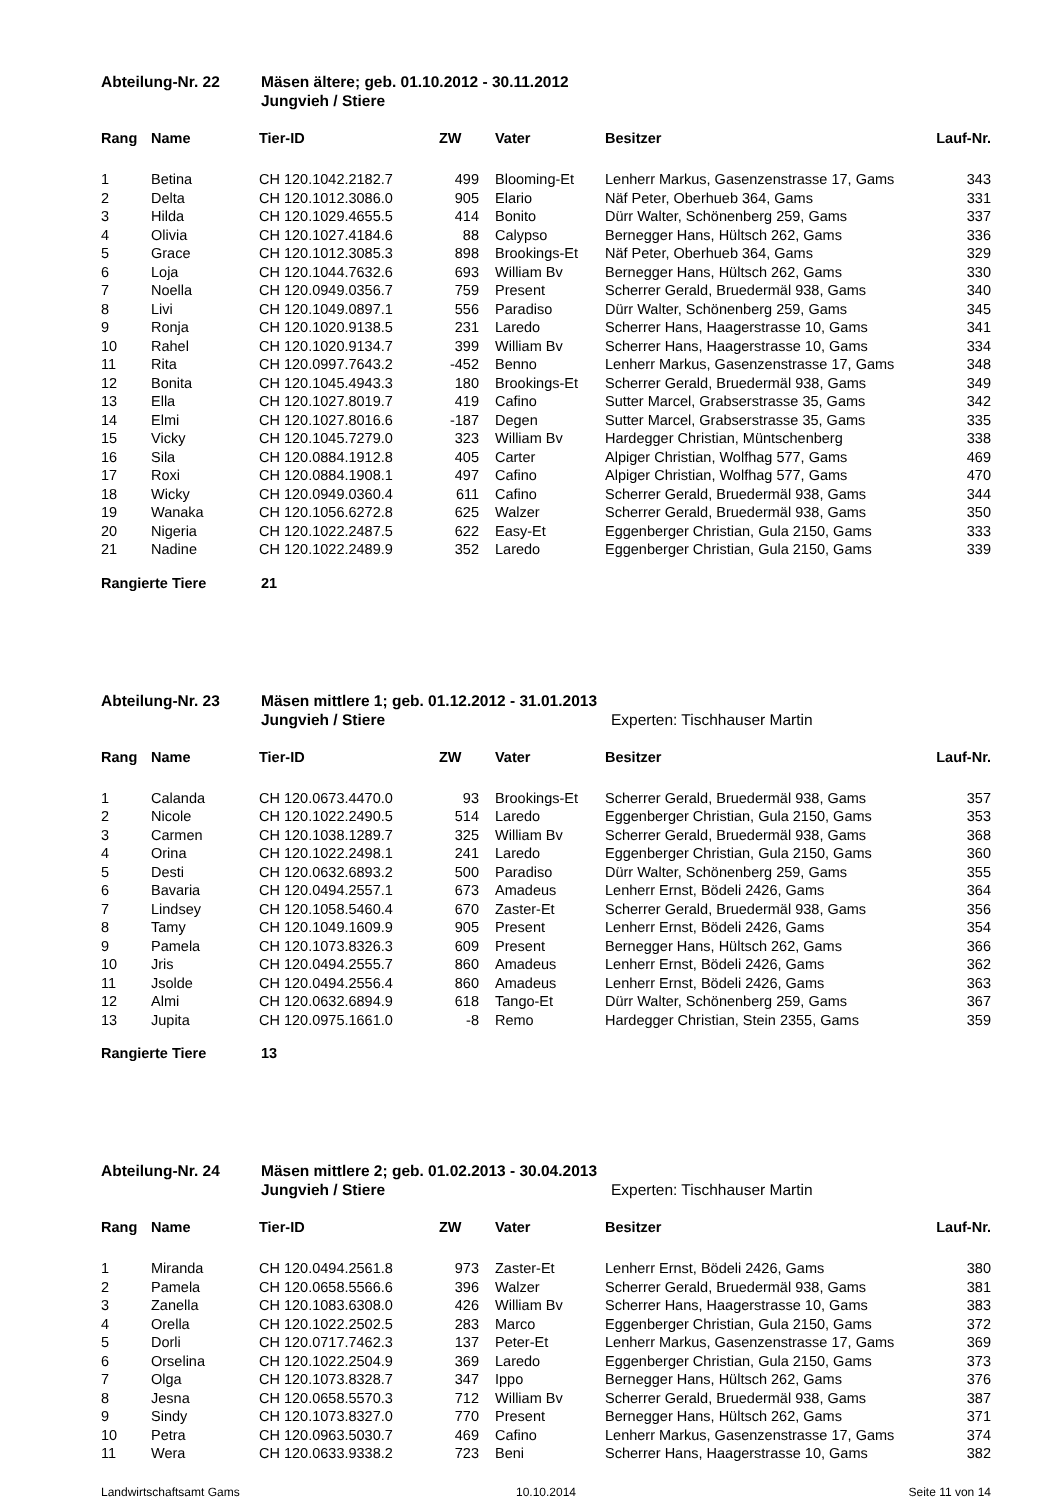Abteilung-Nr. 22
Mäsen ältere; geb. 01.10.2012 - 30.11.2012
Jungvieh / Stiere
| Rang | Name | Tier-ID | ZW | | Vater | Besitzer | Lauf-Nr. |
| --- | --- | --- | --- | --- | --- | --- | --- |
| 1 | Betina | CH 120.1042.2182.7 | 499 | | Blooming-Et | Lenherr Markus, Gasenzenstrasse 17, Gams | 343 |
| 2 | Delta | CH 120.1012.3086.0 | 905 | | Elario | Näf Peter, Oberhueb 364, Gams | 331 |
| 3 | Hilda | CH 120.1029.4655.5 | 414 | | Bonito | Dürr Walter, Schönenberg 259, Gams | 337 |
| 4 | Olivia | CH 120.1027.4184.6 | 88 | | Calypso | Bernegger Hans, Hültsch 262, Gams | 336 |
| 5 | Grace | CH 120.1012.3085.3 | 898 | | Brookings-Et | Näf Peter, Oberhueb 364, Gams | 329 |
| 6 | Loja | CH 120.1044.7632.6 | 693 | | William Bv | Bernegger Hans, Hültsch 262, Gams | 330 |
| 7 | Noella | CH 120.0949.0356.7 | 759 | | Present | Scherrer Gerald, Bruedermäl 938, Gams | 340 |
| 8 | Livi | CH 120.1049.0897.1 | 556 | | Paradiso | Dürr Walter, Schönenberg 259, Gams | 345 |
| 9 | Ronja | CH 120.1020.9138.5 | 231 | | Laredo | Scherrer Hans, Haagerstrasse 10, Gams | 341 |
| 10 | Rahel | CH 120.1020.9134.7 | 399 | | William Bv | Scherrer Hans, Haagerstrasse 10, Gams | 334 |
| 11 | Rita | CH 120.0997.7643.2 | -452 | | Benno | Lenherr Markus, Gasenzenstrasse 17, Gams | 348 |
| 12 | Bonita | CH 120.1045.4943.3 | 180 | | Brookings-Et | Scherrer Gerald, Bruedermäl 938, Gams | 349 |
| 13 | Ella | CH 120.1027.8019.7 | 419 | | Cafino | Sutter Marcel, Grabserstrasse 35, Gams | 342 |
| 14 | Elmi | CH 120.1027.8016.6 | -187 | | Degen | Sutter Marcel, Grabserstrasse 35, Gams | 335 |
| 15 | Vicky | CH 120.1045.7279.0 | 323 | | William Bv | Hardegger Christian, Müntschenberg | 338 |
| 16 | Sila | CH 120.0884.1912.8 | 405 | | Carter | Alpiger Christian, Wolfhag 577, Gams | 469 |
| 17 | Roxi | CH 120.0884.1908.1 | 497 | | Cafino | Alpiger Christian, Wolfhag 577, Gams | 470 |
| 18 | Wicky | CH 120.0949.0360.4 | 611 | | Cafino | Scherrer Gerald, Bruedermäl 938, Gams | 344 |
| 19 | Wanaka | CH 120.1056.6272.8 | 625 | | Walzer | Scherrer Gerald, Bruedermäl 938, Gams | 350 |
| 20 | Nigeria | CH 120.1022.2487.5 | 622 | | Easy-Et | Eggenberger Christian, Gula 2150, Gams | 333 |
| 21 | Nadine | CH 120.1022.2489.9 | 352 | | Laredo | Eggenberger Christian, Gula 2150, Gams | 339 |
Rangierte Tiere
21
Abteilung-Nr. 23
Mäsen mittlere 1; geb. 01.12.2012 - 31.01.2013
Jungvieh / Stiere
Experten: Tischhauser Martin
| Rang | Name | Tier-ID | ZW | | Vater | Besitzer | Lauf-Nr. |
| --- | --- | --- | --- | --- | --- | --- | --- |
| 1 | Calanda | CH 120.0673.4470.0 | 93 | | Brookings-Et | Scherrer Gerald, Bruedermäl 938, Gams | 357 |
| 2 | Nicole | CH 120.1022.2490.5 | 514 | | Laredo | Eggenberger Christian, Gula 2150, Gams | 353 |
| 3 | Carmen | CH 120.1038.1289.7 | 325 | | William Bv | Scherrer Gerald, Bruedermäl 938, Gams | 368 |
| 4 | Orina | CH 120.1022.2498.1 | 241 | | Laredo | Eggenberger Christian, Gula 2150, Gams | 360 |
| 5 | Desti | CH 120.0632.6893.2 | 500 | | Paradiso | Dürr Walter, Schönenberg 259, Gams | 355 |
| 6 | Bavaria | CH 120.0494.2557.1 | 673 | | Amadeus | Lenherr Ernst, Bödeli 2426, Gams | 364 |
| 7 | Lindsey | CH 120.1058.5460.4 | 670 | | Zaster-Et | Scherrer Gerald, Bruedermäl 938, Gams | 356 |
| 8 | Tamy | CH 120.1049.1609.9 | 905 | | Present | Lenherr Ernst, Bödeli 2426, Gams | 354 |
| 9 | Pamela | CH 120.1073.8326.3 | 609 | | Present | Bernegger Hans, Hültsch 262, Gams | 366 |
| 10 | Jris | CH 120.0494.2555.7 | 860 | | Amadeus | Lenherr Ernst, Bödeli 2426, Gams | 362 |
| 11 | Jsolde | CH 120.0494.2556.4 | 860 | | Amadeus | Lenherr Ernst, Bödeli 2426, Gams | 363 |
| 12 | Almi | CH 120.0632.6894.9 | 618 | | Tango-Et | Dürr Walter, Schönenberg 259, Gams | 367 |
| 13 | Jupita | CH 120.0975.1661.0 | -8 | | Remo | Hardegger Christian, Stein 2355, Gams | 359 |
Rangierte Tiere
13
Abteilung-Nr. 24
Mäsen mittlere 2; geb. 01.02.2013 - 30.04.2013
Jungvieh / Stiere
Experten: Tischhauser Martin
| Rang | Name | Tier-ID | ZW | | Vater | Besitzer | Lauf-Nr. |
| --- | --- | --- | --- | --- | --- | --- | --- |
| 1 | Miranda | CH 120.0494.2561.8 | 973 | | Zaster-Et | Lenherr Ernst, Bödeli 2426, Gams | 380 |
| 2 | Pamela | CH 120.0658.5566.6 | 396 | | Walzer | Scherrer Gerald, Bruedermäl 938, Gams | 381 |
| 3 | Zanella | CH 120.1083.6308.0 | 426 | | William Bv | Scherrer Hans, Haagerstrasse 10, Gams | 383 |
| 4 | Orella | CH 120.1022.2502.5 | 283 | | Marco | Eggenberger Christian, Gula 2150, Gams | 372 |
| 5 | Dorli | CH 120.0717.7462.3 | 137 | | Peter-Et | Lenherr Markus, Gasenzenstrasse 17, Gams | 369 |
| 6 | Orselina | CH 120.1022.2504.9 | 369 | | Laredo | Eggenberger Christian, Gula 2150, Gams | 373 |
| 7 | Olga | CH 120.1073.8328.7 | 347 | | Ippo | Bernegger Hans, Hültsch 262, Gams | 376 |
| 8 | Jesna | CH 120.0658.5570.3 | 712 | | William Bv | Scherrer Gerald, Bruedermäl 938, Gams | 387 |
| 9 | Sindy | CH 120.1073.8327.0 | 770 | | Present | Bernegger Hans, Hültsch 262, Gams | 371 |
| 10 | Petra | CH 120.0963.5030.7 | 469 | | Cafino | Lenherr Markus, Gasenzenstrasse 17, Gams | 374 |
| 11 | Wera | CH 120.0633.9338.2 | 723 | | Beni | Scherrer Hans, Haagerstrasse 10, Gams | 382 |
Landwirtschaftsamt Gams
10.10.2014
Seite 11 von 14